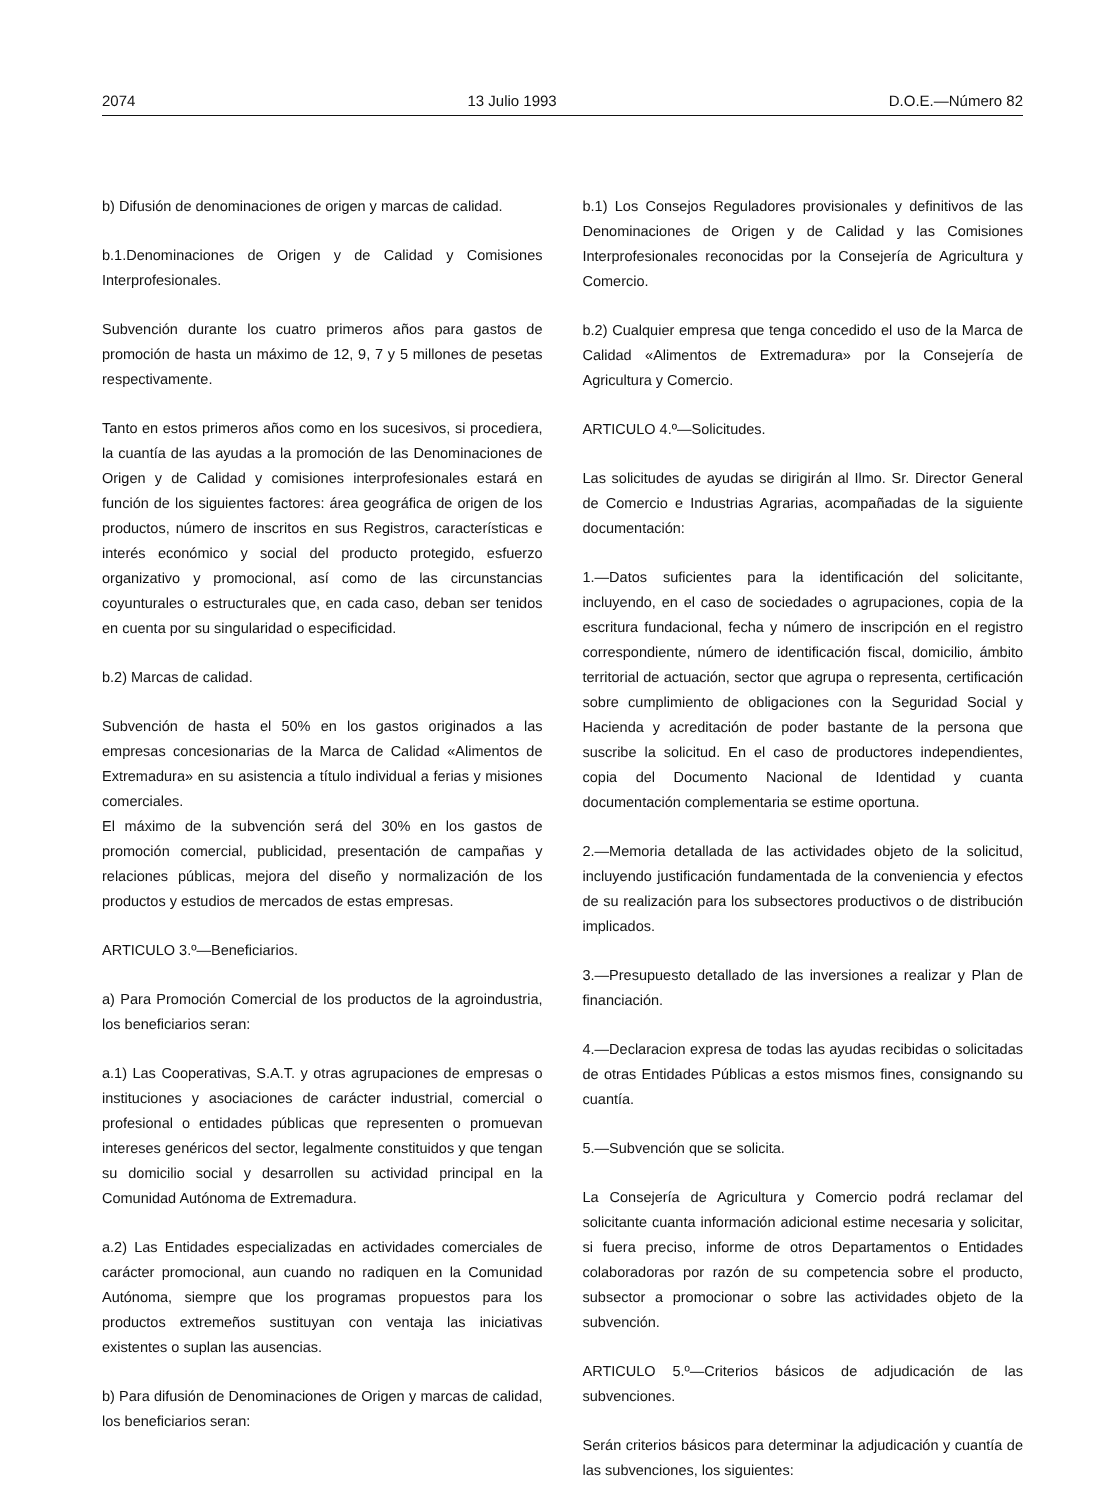2074 13 Julio 1993 D.O.E.—Número 82
b) Difusión de denominaciones de origen y marcas de calidad.
b.1.Denominaciones de Origen y de Calidad y Comisiones Interprofesionales.
Subvención durante los cuatro primeros años para gastos de promoción de hasta un máximo de 12, 9, 7 y 5 millones de pesetas respectivamente.
Tanto en estos primeros años como en los sucesivos, si procediera, la cuantía de las ayudas a la promoción de las Denominaciones de Origen y de Calidad y comisiones interprofesionales estará en función de los siguientes factores: área geográfica de origen de los productos, número de inscritos en sus Registros, características e interés económico y social del producto protegido, esfuerzo organizativo y promocional, así como de las circunstancias coyunturales o estructurales que, en cada caso, deban ser tenidos en cuenta por su singularidad o especificidad.
b.2) Marcas de calidad.
Subvención de hasta el 50% en los gastos originados a las empresas concesionarias de la Marca de Calidad «Alimentos de Extremadura» en su asistencia a título individual a ferias y misiones comerciales.
El máximo de la subvención será del 30% en los gastos de promoción comercial, publicidad, presentación de campañas y relaciones públicas, mejora del diseño y normalización de los productos y estudios de mercados de estas empresas.
ARTICULO 3.º—Beneficiarios.
a) Para Promoción Comercial de los productos de la agroindustria, los beneficiarios seran:
a.1) Las Cooperativas, S.A.T. y otras agrupaciones de empresas o instituciones y asociaciones de carácter industrial, comercial o profesional o entidades públicas que representen o promuevan intereses genéricos del sector, legalmente constituidos y que tengan su domicilio social y desarrollen su actividad principal en la Comunidad Autónoma de Extremadura.
a.2) Las Entidades especializadas en actividades comerciales de carácter promocional, aun cuando no radiquen en la Comunidad Autónoma, siempre que los programas propuestos para los productos extremeños sustituyan con ventaja las iniciativas existentes o suplan las ausencias.
b) Para difusión de Denominaciones de Origen y marcas de calidad, los beneficiarios seran:
b.1) Los Consejos Reguladores provisionales y definitivos de las Denominaciones de Origen y de Calidad y las Comisiones Interprofesionales reconocidas por la Consejería de Agricultura y Comercio.
b.2) Cualquier empresa que tenga concedido el uso de la Marca de Calidad «Alimentos de Extremadura» por la Consejería de Agricultura y Comercio.
ARTICULO 4.º—Solicitudes.
Las solicitudes de ayudas se dirigirán al Ilmo. Sr. Director General de Comercio e Industrias Agrarias, acompañadas de la siguiente documentación:
1.—Datos suficientes para la identificación del solicitante, incluyendo, en el caso de sociedades o agrupaciones, copia de la escritura fundacional, fecha y número de inscripción en el registro correspondiente, número de identificación fiscal, domicilio, ámbito territorial de actuación, sector que agrupa o representa, certificación sobre cumplimiento de obligaciones con la Seguridad Social y Hacienda y acreditación de poder bastante de la persona que suscribe la solicitud. En el caso de productores independientes, copia del Documento Nacional de Identidad y cuanta documentación complementaria se estime oportuna.
2.—Memoria detallada de las actividades objeto de la solicitud, incluyendo justificación fundamentada de la conveniencia y efectos de su realización para los subsectores productivos o de distribución implicados.
3.—Presupuesto detallado de las inversiones a realizar y Plan de financiación.
4.—Declaracion expresa de todas las ayudas recibidas o solicitadas de otras Entidades Públicas a estos mismos fines, consignando su cuantía.
5.—Subvención que se solicita.
La Consejería de Agricultura y Comercio podrá reclamar del solicitante cuanta información adicional estime necesaria y solicitar, si fuera preciso, informe de otros Departamentos o Entidades colaboradoras por razón de su competencia sobre el producto, subsector a promocionar o sobre las actividades objeto de la subvención.
ARTICULO 5.º—Criterios básicos de adjudicación de las subvenciones.
Serán criterios básicos para determinar la adjudicación y cuantía de las subvenciones, los siguientes: